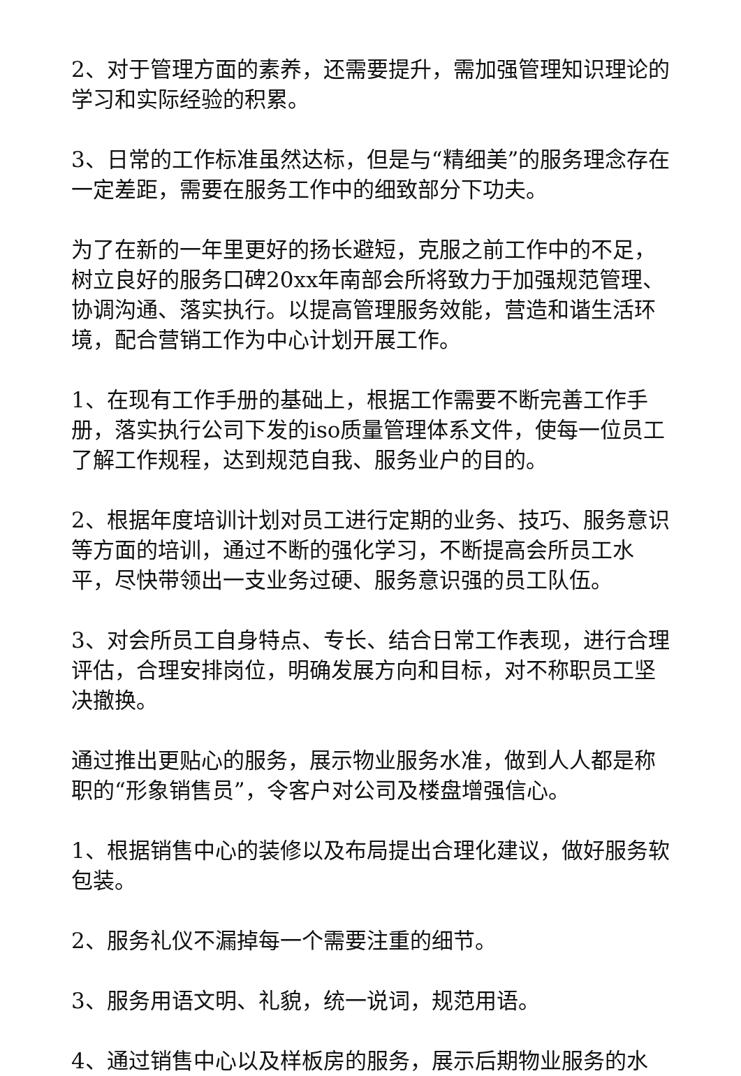2、对于管理方面的素养，还需要提升，需加强管理知识理论的学习和实际经验的积累。
3、日常的工作标准虽然达标，但是与“精细美”的服务理念存在一定差距，需要在服务工作中的细致部分下功夫。
为了在新的一年里更好的扬长避短，克服之前工作中的不足，树立良好的服务口碑20xx年南部会所将致力于加强规范管理、协调沟通、落实执行。以提高管理服务效能，营造和谐生活环境，配合营销工作为中心计划开展工作。
1、在现有工作手册的基础上，根据工作需要不断完善工作手册，落实执行公司下发的iso质量管理体系文件，使每一位员工了解工作规程，达到规范自我、服务业户的目的。
2、根据年度培训计划对员工进行定期的业务、技巧、服务意识等方面的培训，通过不断的强化学习，不断提高会所员工水平，尽快带领出一支业务过硬、服务意识强的员工队伍。
3、对会所员工自身特点、专长、结合日常工作表现，进行合理评估，合理安排岗位，明确发展方向和目标，对不称职员工坚决撤换。
通过推出更贴心的服务，展示物业服务水准，做到人人都是称职的“形象销售员”，令客户对公司及楼盘增强信心。
1、根据销售中心的装修以及布局提出合理化建议，做好服务软包装。
2、服务礼仪不漏掉每一个需要注重的细节。
3、服务用语文明、礼貌，统一说词，规范用语。
4、通过销售中心以及样板房的服务，展示后期物业服务的水